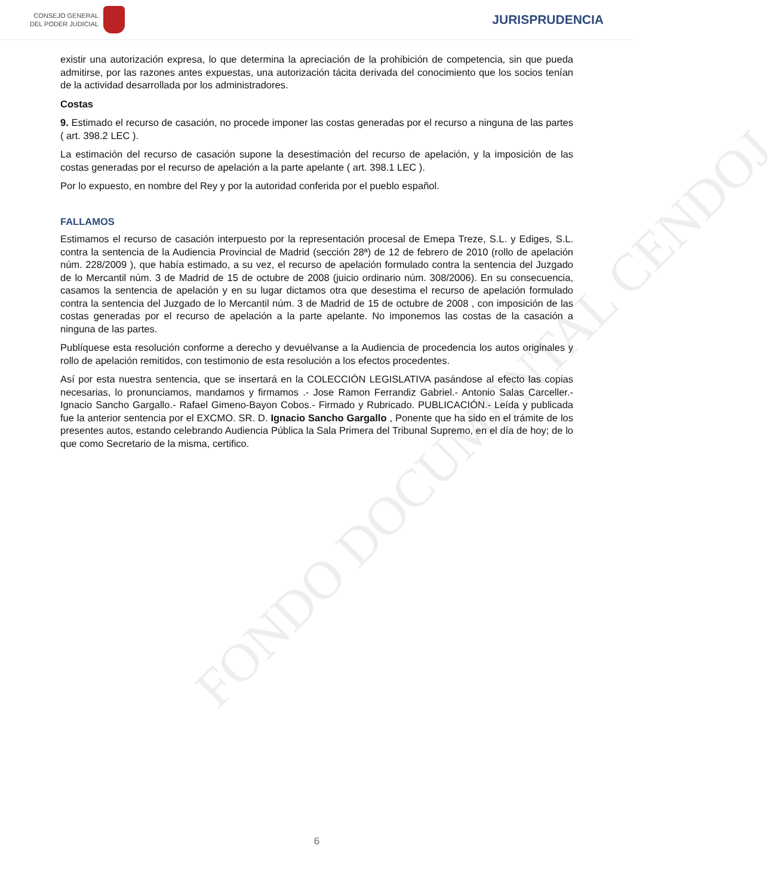CONSEJO GENERAL
DEL PODER JUDICIAL
JURISPRUDENCIA
FONDO DOCUMENTAL CENDOJ
existir una autorización expresa, lo que determina la apreciación de la prohibición de competencia, sin que pueda admitirse, por las razones antes expuestas, una autorización tácita derivada del conocimiento que los socios tenían de la actividad desarrollada por los administradores.
Costas
9. Estimado el recurso de casación, no procede imponer las costas generadas por el recurso a ninguna de las partes ( art. 398.2 LEC ).
La estimación del recurso de casación supone la desestimación del recurso de apelación, y la imposición de las costas generadas por el recurso de apelación a la parte apelante ( art. 398.1 LEC ).
Por lo expuesto, en nombre del Rey y por la autoridad conferida por el pueblo español.
FALLAMOS
Estimamos el recurso de casación interpuesto por la representación procesal de Emepa Treze, S.L. y Ediges, S.L. contra la sentencia de la Audiencia Provincial de Madrid (sección 28ª) de 12 de febrero de 2010 (rollo de apelación núm. 228/2009 ), que había estimado, a su vez, el recurso de apelación formulado contra la sentencia del Juzgado de lo Mercantil núm. 3 de Madrid de 15 de octubre de 2008 (juicio ordinario núm. 308/2006). En su consecuencia, casamos la sentencia de apelación y en su lugar dictamos otra que desestima el recurso de apelación formulado contra la sentencia del Juzgado de lo Mercantil núm. 3 de Madrid de 15 de octubre de 2008 , con imposición de las costas generadas por el recurso de apelación a la parte apelante. No imponemos las costas de la casación a ninguna de las partes.
Publíquese esta resolución conforme a derecho y devuélvanse a la Audiencia de procedencia los autos originales y rollo de apelación remitidos, con testimonio de esta resolución a los efectos procedentes.
Así por esta nuestra sentencia, que se insertará en la COLECCIÓN LEGISLATIVA pasándose al efecto las copias necesarias, lo pronunciamos, mandamos y firmamos .- Jose Ramon Ferrandiz Gabriel.- Antonio Salas Carceller.- Ignacio Sancho Gargallo.- Rafael Gimeno-Bayon Cobos.- Firmado y Rubricado. PUBLICACIÓN.- Leída y publicada fue la anterior sentencia por el EXCMO. SR. D. Ignacio Sancho Gargallo , Ponente que ha sido en el trámite de los presentes autos, estando celebrando Audiencia Pública la Sala Primera del Tribunal Supremo, en el día de hoy; de lo que como Secretario de la misma, certifico.
6